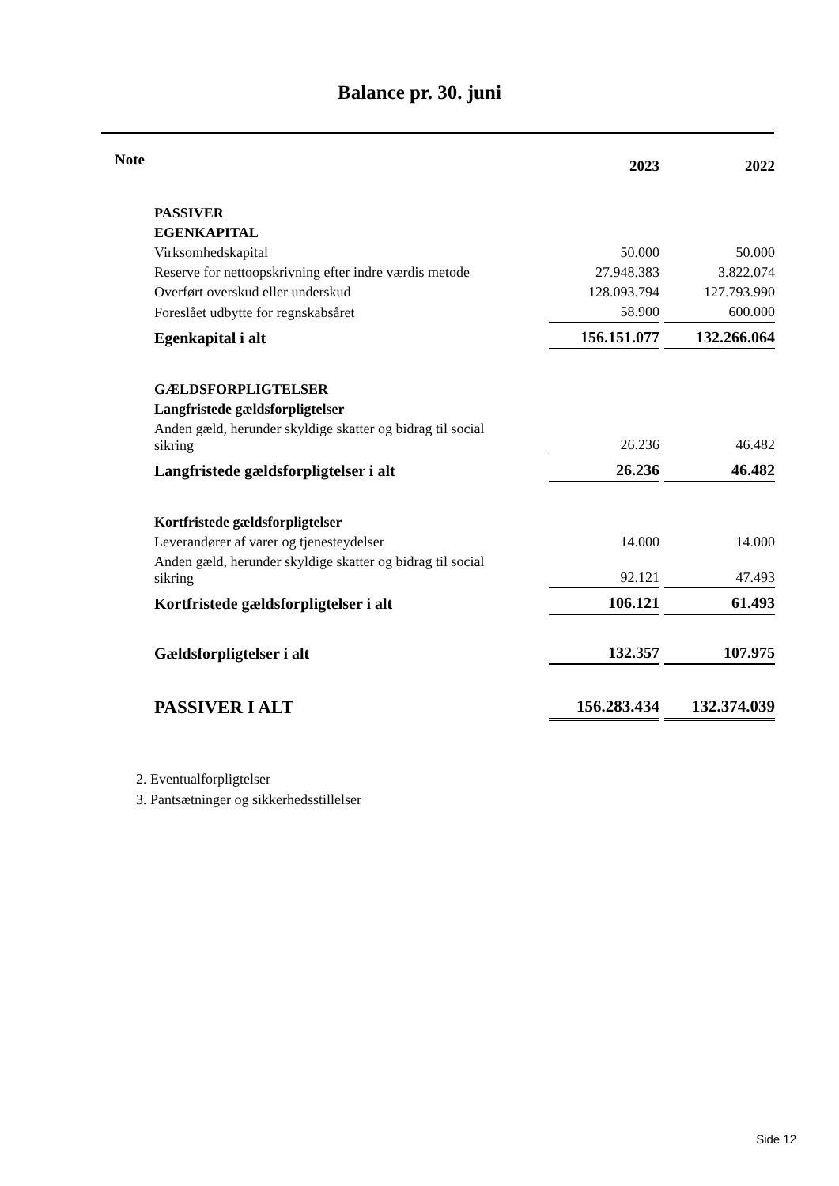Balance pr. 30. juni
| Note | 2023 | | 2022 |
| PASSIVER | | | |
| EGENKAPITAL | | | |
| Virksomhedskapital | 50.000 | | 50.000 |
| Reserve for nettoopskrivning efter indre værdis metode | 27.948.383 | | 3.822.074 |
| Overført overskud eller underskud | 128.093.794 | | 127.793.990 |
| Foreslået udbytte for regnskabsåret | 58.900 | | 600.000 |
| Egenkapital i alt | 156.151.077 | | 132.266.064 |
| GÆLDSFORPLIGTELSER | | | |
| Langfristede gældsforpligtelser | | | |
| Anden gæld, herunder skyldige skatter og bidrag til social sikring | 26.236 | | 46.482 |
| Langfristede gældsforpligtelser i alt | 26.236 | | 46.482 |
| Kortfristede gældsforpligtelser | | | |
| Leverandører af varer og tjenesteydelser | 14.000 | | 14.000 |
| Anden gæld, herunder skyldige skatter og bidrag til social sikring | 92.121 | | 47.493 |
| Kortfristede gældsforpligtelser i alt | 106.121 | | 61.493 |
| Gældsforpligtelser i alt | 132.357 | | 107.975 |
| PASSIVER I ALT | 156.283.434 | | 132.374.039 |
2. Eventualforpligtelser
3. Pantsætninger og sikkerhedsstillelser
Side 12